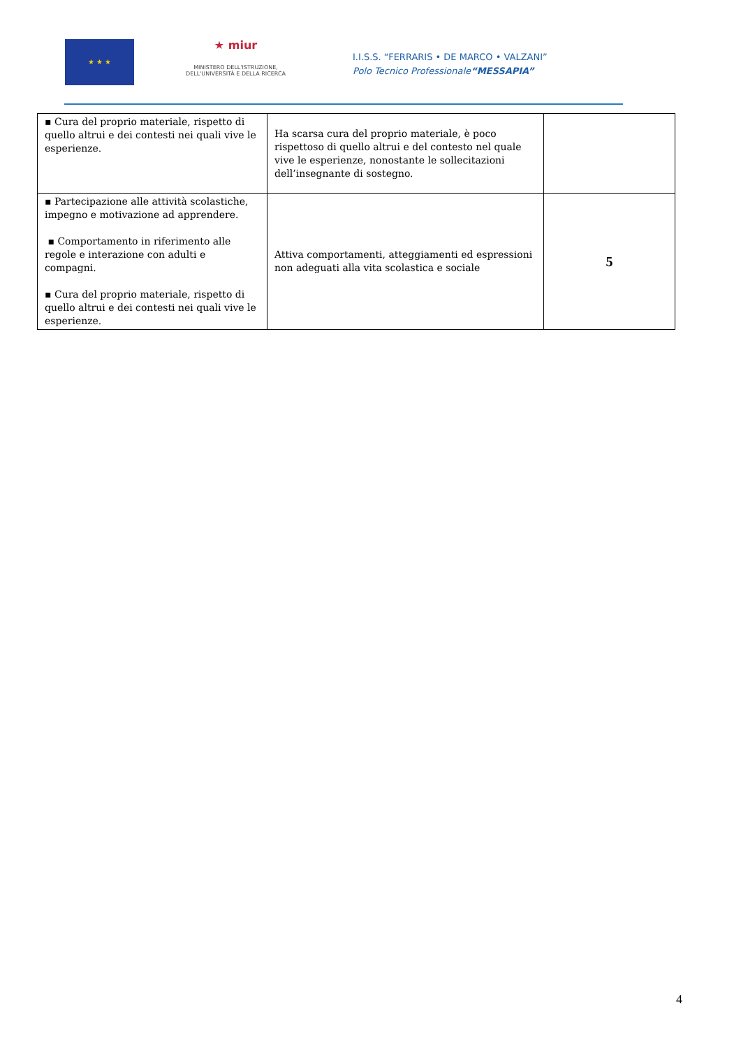★ ★ ★
★ miur
MINISTERO DELL'ISTRUZIONE,
DELL'UNIVERSITÀ E DELLA RICERCA
I.I.S.S. “FERRARIS • DE MARCO • VALZANI”
Polo Tecnico Professionale“MESSAPIA”
| ▪ Cura del proprio materiale, rispetto di quello altrui e dei contesti nei quali vive le esperienze. | Ha scarsa cura del proprio materiale, è poco rispettoso di quello altrui e del contesto nel quale vive le esperienze, nonostante le sollecitazioni dell’insegnante di sostegno. | |
| ▪ Partecipazione alle attività scolastiche, impegno e motivazione ad apprendere. ▪ Comportamento in riferimento alle regole e interazione con adulti e compagni. ▪ Cura del proprio materiale, rispetto di quello altrui e dei contesti nei quali vive le esperienze. | Attiva comportamenti, atteggiamenti ed espressioni non adeguati alla vita scolastica e sociale | 5 |
4